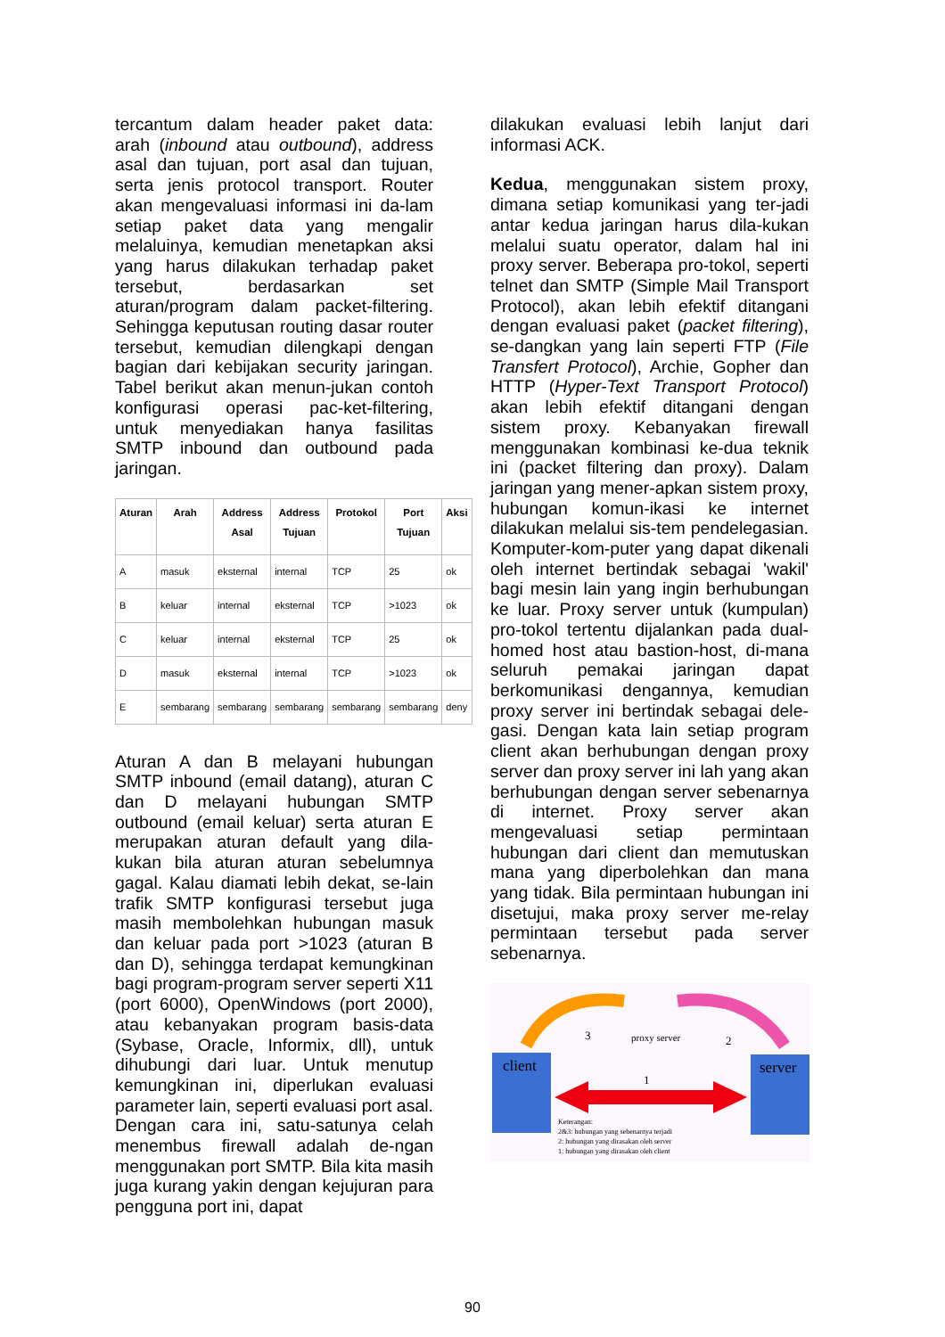tercantum dalam header paket data: arah (inbound atau outbound), address asal dan tujuan, port asal dan tujuan, serta jenis protocol transport. Router akan mengevaluasi informasi ini da-lam setiap paket data yang mengalir melaluinya, kemudian menetapkan aksi yang harus dilakukan terhadap paket tersebut, berdasarkan set aturan/program dalam packet-filtering. Sehingga keputusan routing dasar router tersebut, kemudian dilengkapi dengan bagian dari kebijakan security jaringan. Tabel berikut akan menun-jukan contoh konfigurasi operasi pac-ket-filtering, untuk menyediakan hanya fasilitas SMTP inbound dan outbound pada jaringan.
| Aturan | Arah | Address Asal | Address Tujuan | Protokol | Port Tujuan | Aksi |
| --- | --- | --- | --- | --- | --- | --- |
| A | masuk | eksternal | internal | TCP | 25 | ok |
| B | keluar | internal | eksternal | TCP | >1023 | ok |
| C | keluar | internal | eksternal | TCP | 25 | ok |
| D | masuk | eksternal | internal | TCP | >1023 | ok |
| E | sembarang | sembarang | sembarang | sembarang | sembarang | deny |
Aturan A dan B melayani hubungan SMTP inbound (email datang), aturan C dan D melayani hubungan SMTP outbound (email keluar) serta aturan E merupakan aturan default yang dila-kukan bila aturan aturan sebelumnya gagal. Kalau diamati lebih dekat, se-lain trafik SMTP konfigurasi tersebut juga masih membolehkan hubungan masuk dan keluar pada port >1023 (aturan B dan D), sehingga terdapat kemungkinan bagi program-program server seperti X11 (port 6000), OpenWindows (port 2000), atau kebanyakan program basis-data (Sybase, Oracle, Informix, dll), untuk dihubungi dari luar. Untuk menutup kemungkinan ini, diperlukan evaluasi parameter lain, seperti evaluasi port asal. Dengan cara ini, satu-satunya celah menembus firewall adalah de-ngan menggunakan port SMTP. Bila kita masih juga kurang yakin dengan kejujuran para pengguna port ini, dapat
dilakukan evaluasi lebih lanjut dari informasi ACK.
Kedua, menggunakan sistem proxy, dimana setiap komunikasi yang ter-jadi antar kedua jaringan harus dila-kukan melalui suatu operator, dalam hal ini proxy server. Beberapa pro-tokol, seperti telnet dan SMTP (Simple Mail Transport Protocol), akan lebih efektif ditangani dengan evaluasi paket (packet filtering), se-dangkan yang lain seperti FTP (File Transfert Protocol), Archie, Gopher dan HTTP (Hyper-Text Transport Protocol) akan lebih efektif ditangani dengan sistem proxy. Kebanyakan firewall menggunakan kombinasi ke-dua teknik ini (packet filtering dan proxy). Dalam jaringan yang mener-apkan sistem proxy, hubungan komun-ikasi ke internet dilakukan melalui sis-tem pendelegasian. Komputer-kom-puter yang dapat dikenali oleh internet bertindak sebagai 'wakil' bagi mesin lain yang ingin berhubungan ke luar. Proxy server untuk (kumpulan) pro-tokol tertentu dijalankan pada dual-homed host atau bastion-host, di-mana seluruh pemakai jaringan dapat berkomunikasi dengannya, kemudian proxy server ini bertindak sebagai dele-gasi. Dengan kata lain setiap program client akan berhubungan dengan proxy server dan proxy server ini lah yang akan berhubungan dengan server sebenarnya di internet. Proxy server akan mengevaluasi setiap permintaan hubungan dari client dan memutuskan mana yang diperbolehkan dan mana yang tidak. Bila permintaan hubungan ini disetujui, maka proxy server me-relay permintaan tersebut pada server sebenarnya.
proxy server
3 2
1
client server
Keterangan:
2&3: hubungan yang sebenarnya terjadi
2: hubungan yang dirasakan oleh server
1: hubungan yang dirasakan oleh client
90